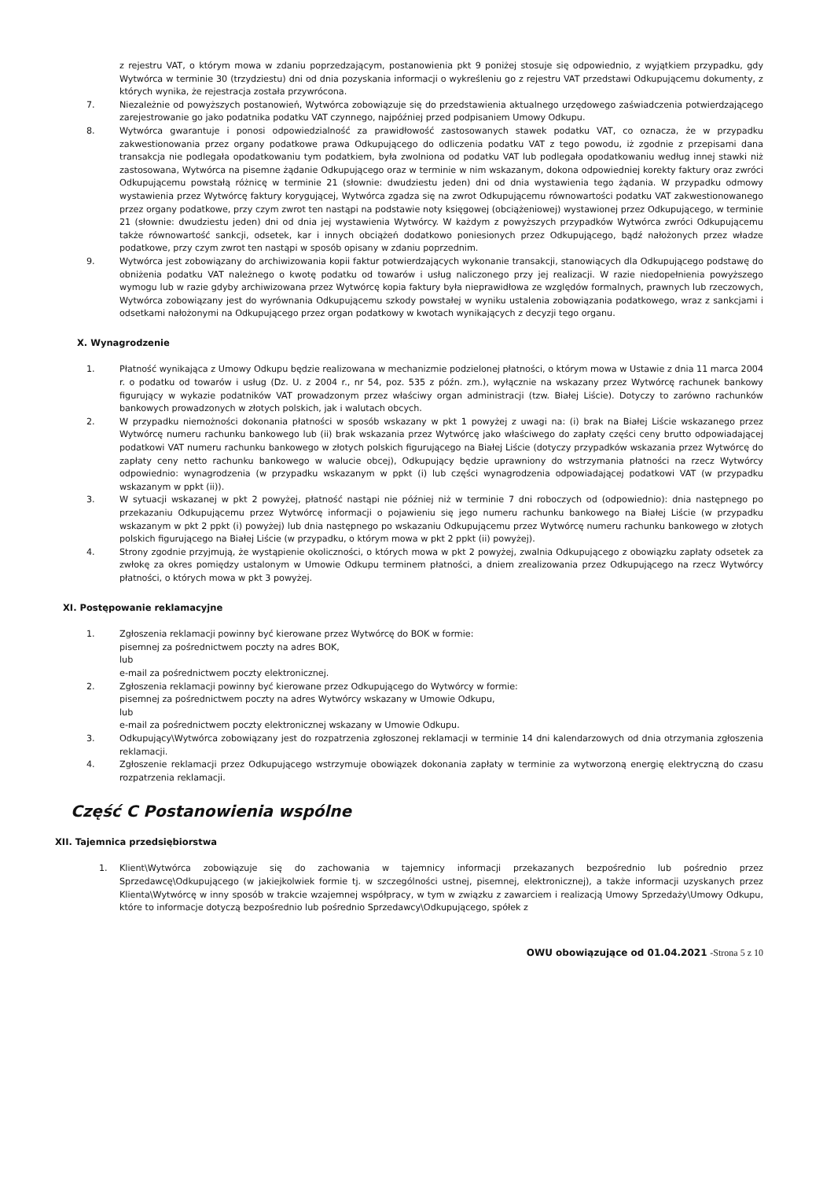z rejestru VAT, o którym mowa w zdaniu poprzedzającym, postanowienia pkt 9 poniżej stosuje się odpowiednio, z wyjątkiem przypadku, gdy Wytwórca w terminie 30 (trzydziestu) dni od dnia pozyskania informacji o wykreśleniu go z rejestru VAT przedstawi Odkupującemu dokumenty, z których wynika, że rejestracja została przywrócona.
7. Niezależnie od powyższych postanowień, Wytwórca zobowiązuje się do przedstawienia aktualnego urzędowego zaświadczenia potwierdzającego zarejestrowanie go jako podatnika podatku VAT czynnego, najpóźniej przed podpisaniem Umowy Odkupu.
8. Wytwórca gwarantuje i ponosi odpowiedzialność za prawidłowość zastosowanych stawek podatku VAT, co oznacza, że w przypadku zakwestionowania przez organy podatkowe prawa Odkupującego do odliczenia podatku VAT z tego powodu, iż zgodnie z przepisami dana transakcja nie podlegała opodatkowaniu tym podatkiem, była zwolniona od podatku VAT lub podlegała opodatkowaniu według innej stawki niż zastosowana, Wytwórca na pisemne żądanie Odkupującego oraz w terminie w nim wskazanym, dokona odpowiedniej korekty faktury oraz zwróci Odkupującemu powstałą różnicę w terminie 21 (słownie: dwudziestu jeden) dni od dnia wystawienia tego żądania. W przypadku odmowy wystawienia przez Wytwórcę faktury korygującej, Wytwórca zgadza się na zwrot Odkupującemu równowartości podatku VAT zakwestionowanego przez organy podatkowe, przy czym zwrot ten nastąpi na podstawie noty księgowej (obciążeniowej) wystawionej przez Odkupującego, w terminie 21 (słownie: dwudziestu jeden) dni od dnia jej wystawienia Wytwórcy. W każdym z powyższych przypadków Wytwórca zwróci Odkupującemu także równowartość sankcji, odsetek, kar i innych obciążeń dodatkowo poniesionych przez Odkupującego, bądź nałożonych przez władze podatkowe, przy czym zwrot ten nastąpi w sposób opisany w zdaniu poprzednim.
9. Wytwórca jest zobowiązany do archiwizowania kopii faktur potwierdzających wykonanie transakcji, stanowiących dla Odkupującego podstawę do obniżenia podatku VAT należnego o kwotę podatku od towarów i usług naliczonego przy jej realizacji. W razie niedopełnienia powyższego wymogu lub w razie gdyby archiwizowana przez Wytwórcę kopia faktury była nieprawidłowa ze względów formalnych, prawnych lub rzeczowych, Wytwórca zobowiązany jest do wyrównania Odkupującemu szkody powstałej w wyniku ustalenia zobowiązania podatkowego, wraz z sankcjami i odsetkami nałożonymi na Odkupującego przez organ podatkowy w kwotach wynikających z decyzji tego organu.
X. Wynagrodzenie
1. Płatność wynikająca z Umowy Odkupu będzie realizowana w mechanizmie podzielonej płatności, o którym mowa w Ustawie z dnia 11 marca 2004 r. o podatku od towarów i usług (Dz. U. z 2004 r., nr 54, poz. 535 z późn. zm.), wyłącznie na wskazany przez Wytwórcę rachunek bankowy figurujący w wykazie podatników VAT prowadzonym przez właściwy organ administracji (tzw. Białej Liście). Dotyczy to zarówno rachunków bankowych prowadzonych w złotych polskich, jak i walutach obcych.
2. W przypadku niemożności dokonania płatności w sposób wskazany w pkt 1 powyżej z uwagi na: (i) brak na Białej Liście wskazanego przez Wytwórcę numeru rachunku bankowego lub (ii) brak wskazania przez Wytwórcę jako właściwego do zapłaty części ceny brutto odpowiadającej podatkowi VAT numeru rachunku bankowego w złotych polskich figurującego na Białej Liście (dotyczy przypadków wskazania przez Wytwórcę do zapłaty ceny netto rachunku bankowego w walucie obcej), Odkupujący będzie uprawniony do wstrzymania płatności na rzecz Wytwórcy odpowiednio: wynagrodzenia (w przypadku wskazanym w ppkt (i) lub części wynagrodzenia odpowiadającej podatkowi VAT (w przypadku wskazanym w ppkt (ii)).
3. W sytuacji wskazanej w pkt 2 powyżej, płatność nastąpi nie później niż w terminie 7 dni roboczych od (odpowiednio): dnia następnego po przekazaniu Odkupującemu przez Wytwórcę informacji o pojawieniu się jego numeru rachunku bankowego na Białej Liście (w przypadku wskazanym w pkt 2 ppkt (i) powyżej) lub dnia następnego po wskazaniu Odkupującemu przez Wytwórcę numeru rachunku bankowego w złotych polskich figurującego na Białej Liście (w przypadku, o którym mowa w pkt 2 ppkt (ii) powyżej).
4. Strony zgodnie przyjmują, że wystąpienie okoliczności, o których mowa w pkt 2 powyżej, zwalnia Odkupującego z obowiązku zapłaty odsetek za zwłokę za okres pomiędzy ustalonym w Umowie Odkupu terminem płatności, a dniem zrealizowania przez Odkupującego na rzecz Wytwórcy płatności, o których mowa w pkt 3 powyżej.
XI. Postępowanie reklamacyjne
1. Zgłoszenia reklamacji powinny być kierowane przez Wytwórcę do BOK w formie:
pisemnej za pośrednictwem poczty na adres BOK,
lub
e-mail za pośrednictwem poczty elektronicznej.
2. Zgłoszenia reklamacji powinny być kierowane przez Odkupującego do Wytwórcy w formie:
pisemnej za pośrednictwem poczty na adres Wytwórcy wskazany w Umowie Odkupu,
lub
e-mail za pośrednictwem poczty elektronicznej wskazany w Umowie Odkupu.
3. Odkupujący\Wytwórca zobowiązany jest do rozpatrzenia zgłoszonej reklamacji w terminie 14 dni kalendarzowych od dnia otrzymania zgłoszenia reklamacji.
4. Zgłoszenie reklamacji przez Odkupującego wstrzymuje obowiązek dokonania zapłaty w terminie za wytworzoną energię elektryczną do czasu rozpatrzenia reklamacji.
Część C Postanowienia wspólne
XII. Tajemnica przedsiębiorstwa
1. Klient\Wytwórca zobowiązuje się do zachowania w tajemnicy informacji przekazanych bezpośrednio lub pośrednio przez Sprzedawcę\Odkupującego (w jakiejkolwiek formie tj. w szczególności ustnej, pisemnej, elektronicznej), a także informacji uzyskanych przez Klienta\Wytwórcę w inny sposób w trakcie wzajemnej współpracy, w tym w związku z zawarciem i realizacją Umowy Sprzedaży\Umowy Odkupu, które to informacje dotyczą bezpośrednio lub pośrednio Sprzedawcy\Odkupującego, spółek z
OWU obowiązujące od 01.04.2021 -Strona 5 z 10